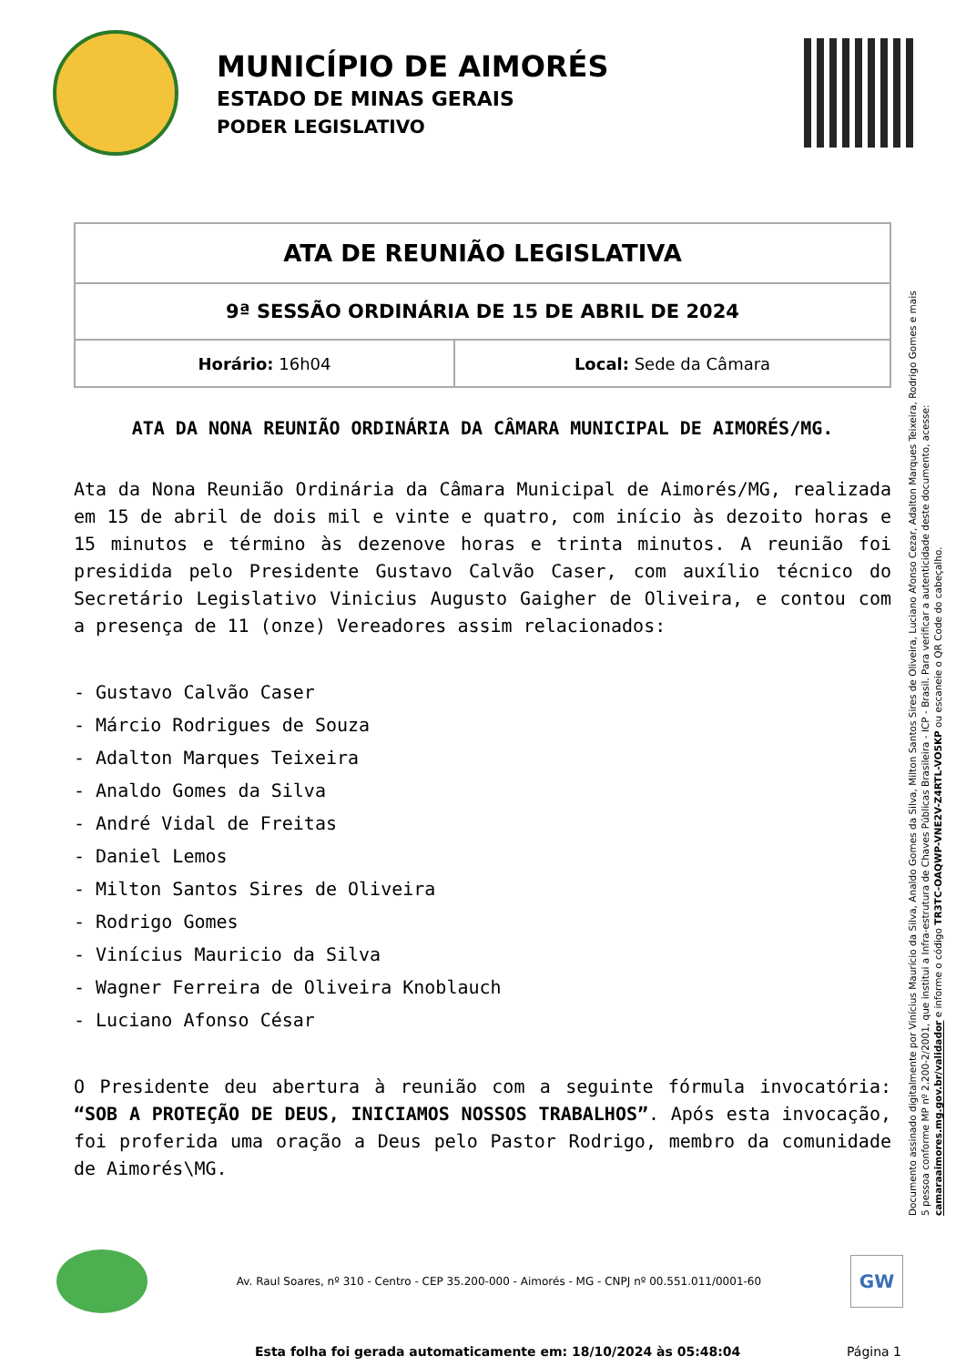MUNICÍPIO DE AIMORÉS
ESTADO DE MINAS GERAIS
PODER LEGISLATIVO
| ATA DE REUNIÃO LEGISLATIVA | |
| 9ª SESSÃO ORDINÁRIA DE 15 DE ABRIL DE 2024 | |
| Horário: 16h04 | Local: Sede da Câmara |
ATA DA NONA REUNIÃO ORDINÁRIA DA CÂMARA MUNICIPAL DE AIMORÉS/MG.
Ata da Nona Reunião Ordinária da Câmara Municipal de Aimorés/MG, realizada em 15 de abril de dois mil e vinte e quatro, com início às dezoito horas e 15 minutos e término às dezenove horas e trinta minutos. A reunião foi presidida pelo Presidente Gustavo Calvão Caser, com auxílio técnico do Secretário Legislativo Vinicius Augusto Gaigher de Oliveira, e contou com a presença de 11 (onze) Vereadores assim relacionados:
- Gustavo Calvão Caser
- Márcio Rodrigues de Souza
- Adalton Marques Teixeira
- Analdo Gomes da Silva
- André Vidal de Freitas
- Daniel Lemos
- Milton Santos Sires de Oliveira
- Rodrigo Gomes
- Vinícius Mauricio da Silva
- Wagner Ferreira de Oliveira Knoblauch
- Luciano Afonso César
O Presidente deu abertura à reunião com a seguinte fórmula invocatória: “SOB A PROTEÇÃO DE DEUS, INICIAMOS NOSSOS TRABALHOS”. Após esta invocação, foi proferida uma oração a Deus pelo Pastor Rodrigo, membro da comunidade de Aimorés\MG.
Documento assinado digitalmente por Vinícius Maurício da Silva, Analdo Gomes da Silva, Milton Santos Sires de Oliveira, Luciano Afonso Cezar, Adalton Marques Teixeira, Rodrigo Gomes e mais 5 pessoa conforme MP nº 2.200-2/2001, que institui a Infra-estrutura de Chaves Públicas Brasileira - ICP - Brasil. Para verificar a autenticidade deste documento, acesse: camaraaimores.mg.gov.br/validador e informe o código TR3TC-OAQWP-VNE2V-Z4RTL-VO5KP ou escaneie o QR Code do cabeçalho.
Av. Raul Soares, nº 310 - Centro - CEP 35.200-000 - Aimorés - MG - CNPJ nº 00.551.011/0001-60
GW
Esta folha foi gerada automaticamente em: 18/10/2024 às 05:48:04 Página 1